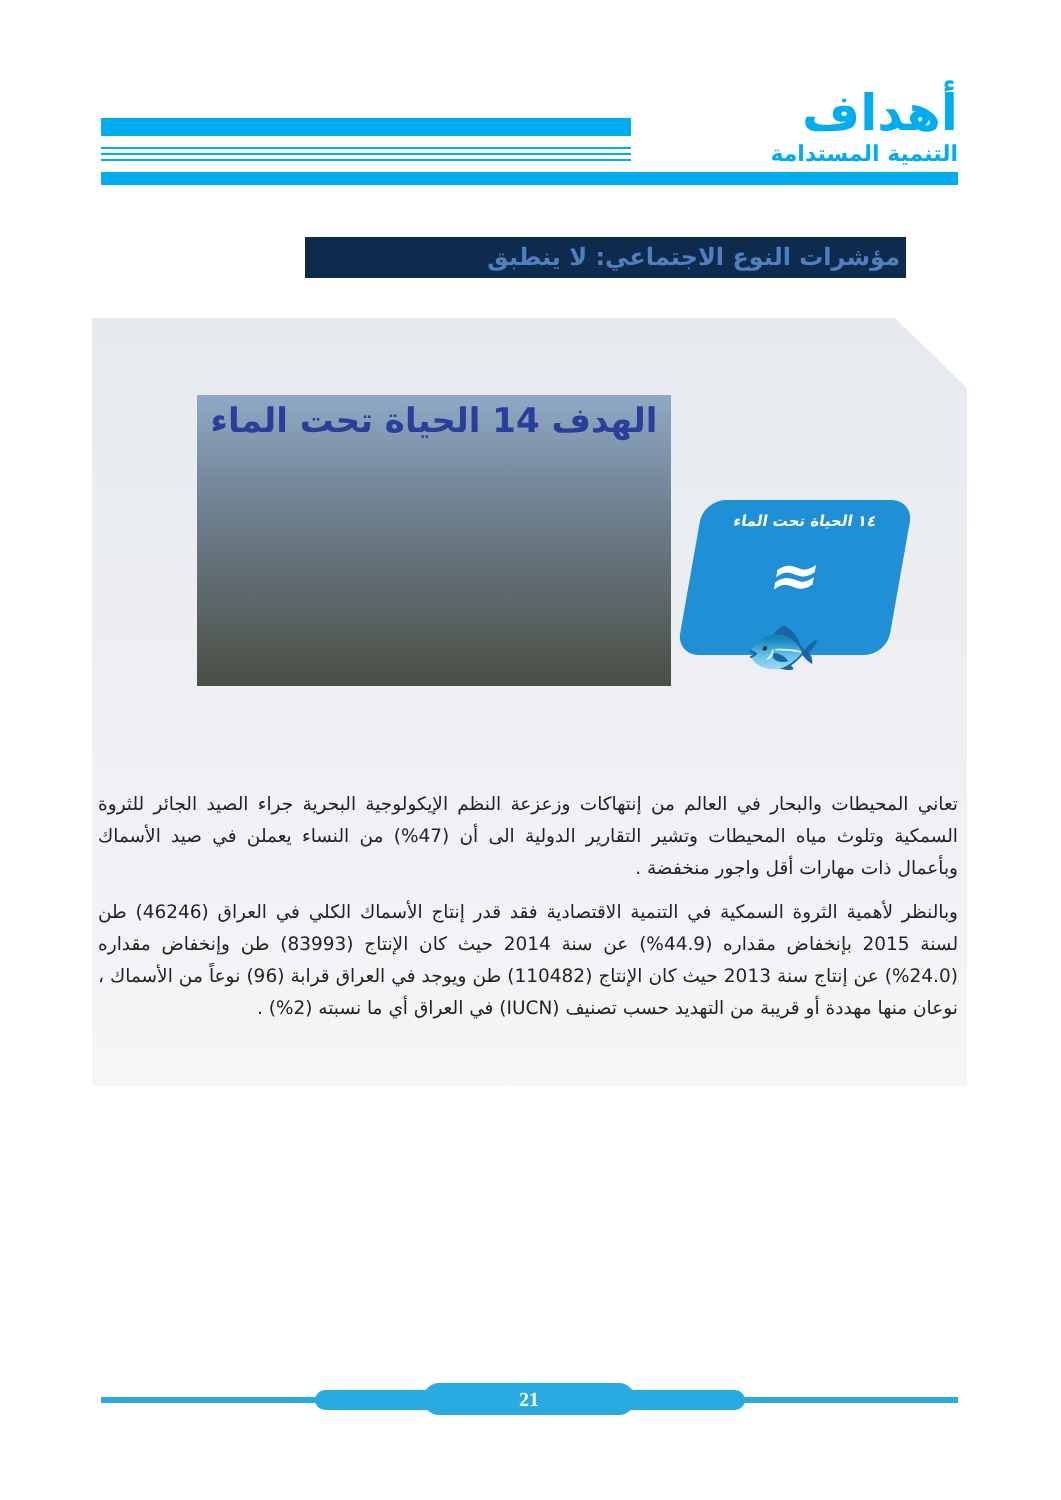أهداف
التنمية المستدامة
مؤشرات النوع الاجتماعي: لا ينطبق
الهدف 14 الحياة تحت الماء
١٤ الحياة تحت الماء
≈
🐟
تعاني المحيطات والبحار في العالم من إنتهاكات وزعزعة النظم الإيكولوجية البحرية جراء الصيد الجائر للثروة السمكية وتلوث مياه المحيطات وتشير التقارير الدولية الى أن (47%) من النساء يعملن في صيد الأسماك وبأعمال ذات مهارات أقل واجور منخفضة .
وبالنظر لأهمية الثروة السمكية في التنمية الاقتصادية فقد قدر إنتاج الأسماك الكلي في العراق (46246) طن لسنة 2015 بإنخفاض مقداره (44.9%) عن سنة 2014 حيث كان الإنتاج (83993) طن وإنخفاض مقداره (24.0%) عن إنتاج سنة 2013 حيث كان الإنتاج (110482) طن ويوجد في العراق قرابة (96) نوعاً من الأسماك ، نوعان منها مهددة أو قريبة من التهديد حسب تصنيف (IUCN) في العراق أي ما نسبته (2%) .
21